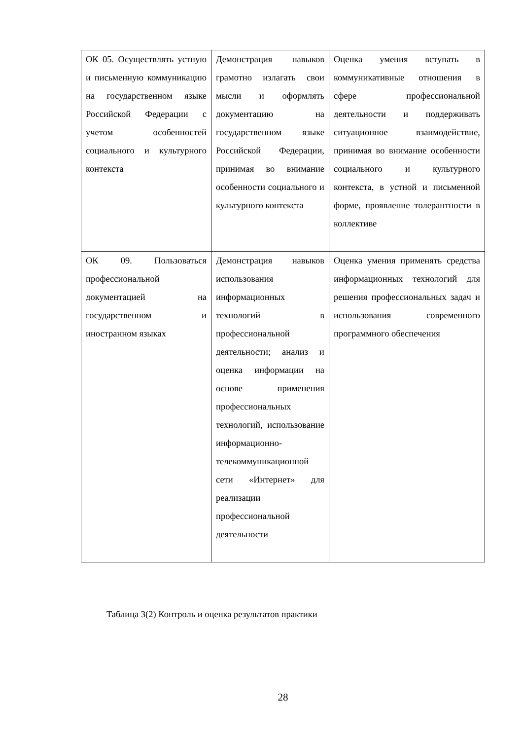| ОК 05. Осуществлять устную и письменную коммуникацию на государственном языке Российской Федерации с учетом особенностей социального и культурного контекста | Демонстрация навыков грамотно излагать свои мысли и оформлять документацию на государственном языке Российской Федерации, принимая во внимание особенности социального и культурного контекста | Оценка умения вступать в коммуникативные отношения в сфере профессиональной деятельности и поддерживать ситуационное взаимодействие, принимая во внимание особенности социального и культурного контекста, в устной и письменной форме, проявление толерантности в коллективе |
| ОК 09. Пользоваться профессиональной документацией на государственном и иностранном языках | Демонстрация навыков использования информационных технологий в профессиональной деятельности; анализ и оценка информации на основе применения профессиональных технологий, использование информационно-телекоммуникационной сети «Интернет» для реализации профессиональной деятельности | Оценка умения применять средства информационных технологий для решения профессиональных задач и использования современного программного обеспечения |
Таблица 3(2) Контроль и оценка результатов практики
28